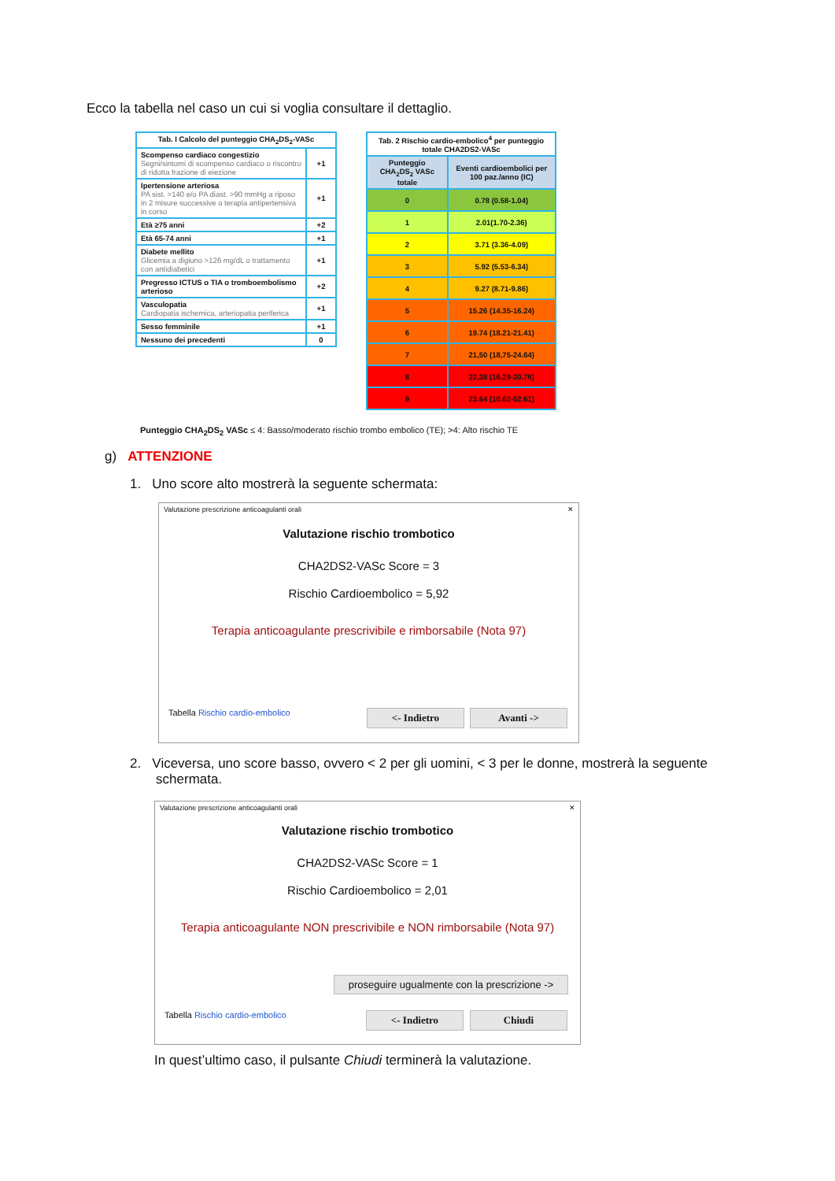Ecco la tabella nel caso un cui si voglia consultare il dettaglio.
| Tab. I Calcolo del punteggio CHA<sub>2</sub>DS<sub>2</sub>-VASc | |
| --- | --- |
| Scompenso cardiaco congestizio Segni/sintomi di scompenso cardiaco o riscontro di ridotta frazione di eiezione | +1 |
| Ipertensione arteriosa PA sist. >140 e/o PA diast. >90 mmHg a riposo in 2 misure successive o terapia antipertensiva in corso | +1 |
| Età ≥75 anni | +2 |
| Età 65-74 anni | +1 |
| Diabete mellito Glicemia a digiuno >126 mg/dL o trattamento con antidiabetici | +1 |
| Pregresso ICTUS o TIA o tromboembolismo arterioso | +2 |
| Vasculopatia Cardiopatia ischemica, arteriopatia periferica | +1 |
| Sesso femminile | +1 |
| Nessuno dei precedenti | 0 |
| Tab. 2 Rischio cardio-embolico<sup>4</sup> per punteggio totale CHA2DS2-VASc | |
| --- | --- |
| Punteggio CHA<sub>2</sub>DS<sub>2</sub> VASc totale | Eventi cardioembolici per 100 paz./anno (IC) |
| 0 | 0.78 (0.58-1.04) |
| 1 | 2.01(1.70-2.36) |
| 2 | 3.71 (3.36-4.09) |
| 3 | 5.92 (5.53-6.34) |
| 4 | 9.27 (8.71-9.86) |
| 5 | 15.26 (14.35-16.24) |
| 6 | 19.74 (18.21-21.41) |
| 7 | 21,50 (18,75-24.64) |
| 8 | 22,38 (16,29-30.76) |
| 9 | 23.64 (10.62-52.61) |
Punteggio CHA<sub>2</sub>DS<sub>2</sub> VASc ≤ 4: Basso/moderato rischio trombo embolico (TE); >4: Alto rischio TE
g) ATTENZIONE
1. Uno score alto mostrerà la seguente schermata:
Valutazione prescrizione anticoagulanti orali ✕
Valutazione rischio trombotico
CHA2DS2-VASc Score = 3
Rischio Cardioembolico = 5,92
Terapia anticoagulante prescrivibile e rimborsabile (Nota 97)
Tabella Rischio cardio-embolico
<- Indietro Avanti ->
2. Viceversa, uno score basso, ovvero < 2 per gli uomini, < 3 per le donne, mostrerà la seguente
schermata.
Valutazione prescrizione anticoagulanti orali ✕
Valutazione rischio trombotico
CHA2DS2-VASc Score = 1
Rischio Cardioembolico = 2,01
Terapia anticoagulante NON prescrivibile e NON rimborsabile (Nota 97)
proseguire ugualmente con la prescrizione ->
Tabella Rischio cardio-embolico
<- Indietro Chiudi
In quest’ultimo caso, il pulsante Chiudi terminerà la valutazione.